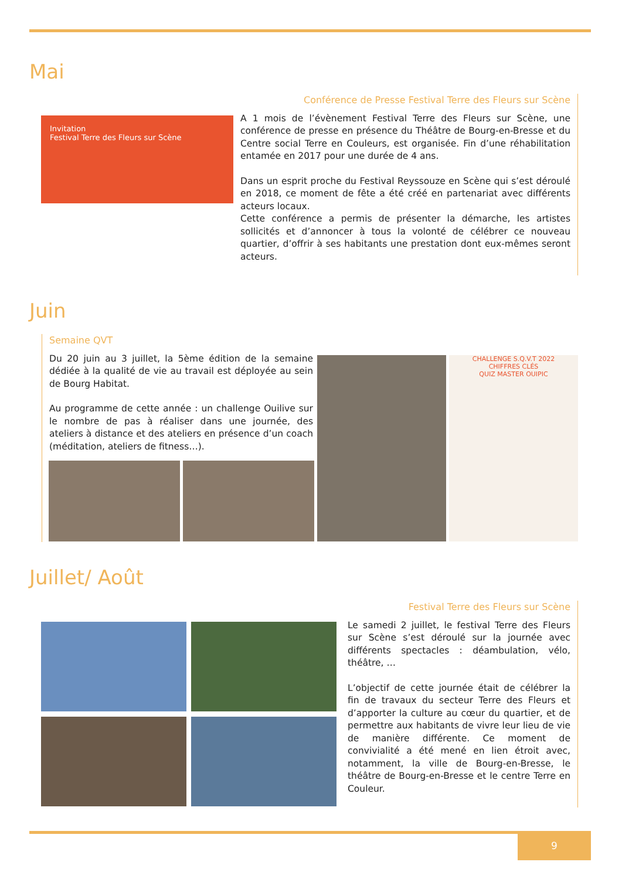Mai
Invitation
Festival Terre des Fleurs sur Scène
Conférence de Presse Festival Terre des Fleurs sur Scène
A 1 mois de l’évènement Festival Terre des Fleurs sur Scène, une conférence de presse en présence du Théâtre de Bourg-en-Bresse et du Centre social Terre en Couleurs, est organisée. Fin d’une réhabilitation entamée en 2017 pour une durée de 4 ans.
Dans un esprit proche du Festival Reyssouze en Scène qui s’est déroulé en 2018, ce moment de fête a été créé en partenariat avec différents acteurs locaux.
Cette conférence a permis de présenter la démarche, les artistes sollicités et d’annoncer à tous la volonté de célébrer ce nouveau quartier, d’offrir à ses habitants une prestation dont eux-mêmes seront acteurs.
Juin
Semaine QVT
Du 20 juin au 3 juillet, la 5ème édition de la semaine dédiée à la qualité de vie au travail est déployée au sein de Bourg Habitat.
Au programme de cette année : un challenge Ouilive sur le nombre de pas à réaliser dans une journée, des ateliers à distance et des ateliers en présence d’un coach (méditation, ateliers de fitness…).
CHALLENGE S.Q.V.T 2022
CHIFFRES CLÉS
QUIZ MASTER OUIPIC
Juillet/ Août
Festival Terre des Fleurs sur Scène
Le samedi 2 juillet, le festival Terre des Fleurs sur Scène s’est déroulé sur la journée avec différents spectacles : déambulation, vélo, théâtre, …
L’objectif de cette journée était de célébrer la fin de travaux du secteur Terre des Fleurs et d’apporter la culture au cœur du quartier, et de permettre aux habitants de vivre leur lieu de vie de manière différente. Ce moment de convivialité a été mené en lien étroit avec, notamment, la ville de Bourg-en-Bresse, le théâtre de Bourg-en-Bresse et le centre Terre en Couleur.
9